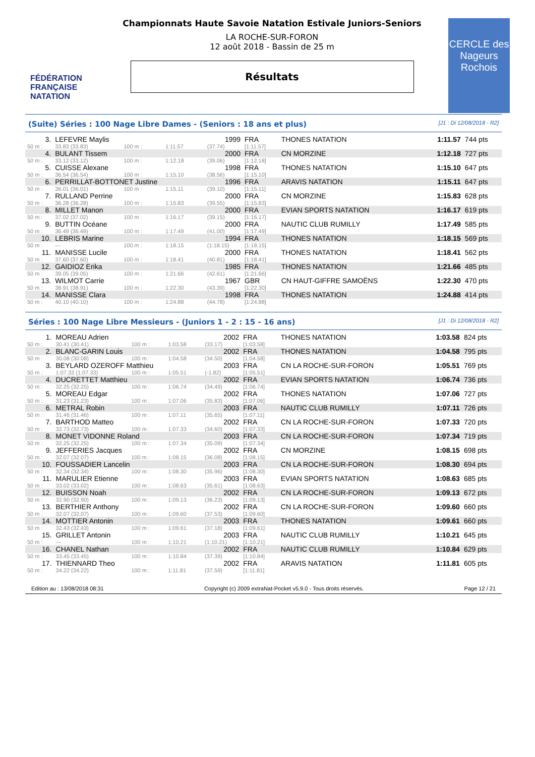FÉDÉRATION FRANÇAISE
NATATION
Championnats Haute Savoie Natation Estivale Juniors-Seniors
LA ROCHE-SUR-FORON
12 août 2018 - Bassin de 25 m
Résultats
CERCLE des Nageurs Rochois
(Suite) Séries : 100 Nage Libre Dames - (Seniors : 18 ans et plus) [J1 : Di 12/08/2018 - R2]
| 3. | LEFEVRE Maylis | | | 1999 | FRA | THONES NATATION | 1:11.57 | 744 pts |
| 50 m : | 33.83 (33.83) | 100 m : | 1:11.57 | (37.74) | [1:11.57] | | | |
| 4. | BULANT Tissem | | | 2000 | FRA | CN MORZINE | 1:12.18 | 727 pts |
| 50 m : | 33.12 (33.12) | 100 m : | 1:12.18 | (39.06) | [1:12.18] | | | |
| 5. | CUISSE Alexane | | | 1998 | FRA | THONES NATATION | 1:15.10 | 647 pts |
| 50 m : | 36.54 (36.54) | 100 m : | 1:15.10 | (38.56) | [1:15.10] | | | |
| 6. | PERRILLAT-BOTTONET Justine | | | 1996 | FRA | ARAVIS NATATION | 1:15.11 | 647 pts |
| 50 m : | 36.01 (36.01) | 100 m : | 1:15.11 | (39.10) | [1:15.11] | | | |
| 7. | RULLAND Perrine | | | 2000 | FRA | CN MORZINE | 1:15.83 | 628 pts |
| 50 m : | 36.28 (36.28) | 100 m : | 1:15.83 | (39.55) | [1:15.83] | | | |
| 8. | MILLET Manon | | | 2000 | FRA | EVIAN SPORTS NATATION | 1:16.17 | 619 pts |
| 50 m : | 37.02 (37.02) | 100 m : | 1:16.17 | (39.15) | [1:16.17] | | | |
| 9. | BUTTIN Océane | | | 2000 | FRA | NAUTIC CLUB RUMILLY | 1:17.49 | 585 pts |
| 50 m : | 36.49 (36.49) | 100 m : | 1:17.49 | (41.00) | [1:17.49] | | | |
| 10. | LEBRIS Marine | | | 1994 | FRA | THONES NATATION | 1:18.15 | 569 pts |
| 50 m : | --- | 100 m : | 1:18.15 | (1:18.15) | [1:18.15] | | | |
| 11. | MANISSE Lucile | | | 2000 | FRA | THONES NATATION | 1:18.41 | 562 pts |
| 50 m : | 37.60 (37.60) | 100 m : | 1:18.41 | (40.81) | [1:18.41] | | | |
| 12. | GAIDIOZ Erika | | | 1985 | FRA | THONES NATATION | 1:21.66 | 485 pts |
| 50 m : | 39.05 (39.05) | 100 m : | 1:21.66 | (42.61) | [1:21.66] | | | |
| 13. | WILMOT Carrie | | | 1967 | GBR | CN HAUT-GIFFRE SAMOËNS | 1:22.30 | 470 pts |
| 50 m : | 38.91 (38.91) | 100 m : | 1:22.30 | (43.39) | [1:22.30] | | | |
| 14. | MANISSE Clara | | | 1998 | FRA | THONES NATATION | 1:24.88 | 414 pts |
| 50 m : | 40.10 (40.10) | 100 m : | 1:24.88 | (44.78) | [1:24.88] | | | |
Séries : 100 Nage Libre Messieurs - (Juniors 1 - 2 : 15 - 16 ans) [J1 : Di 12/08/2018 - R2]
| 1. | MOREAU Adrien | | | 2002 | FRA | THONES NATATION | 1:03.58 | 824 pts |
| 50 m : | 30.41 (30.41) | 100 m : | 1:03.58 | (33.17) | [1:03.58] | | | |
| 2. | BLANC-GARIN Louis | | | 2002 | FRA | THONES NATATION | 1:04.58 | 795 pts |
| 50 m : | 30.08 (30.08) | 100 m : | 1:04.58 | (34.50) | [1:04.58] | | | |
| 3. | BEYLARD OZEROFF Matthieu | | | 2003 | FRA | CN LA ROCHE-SUR-FORON | 1:05.51 | 769 pts |
| 50 m : | 1:07.33 (1:07.33) | 100 m : | 1:05.51 | (-1.82) | [1:05.51] | | | |
| 4. | DUCRETTET Matthieu | | | 2002 | FRA | EVIAN SPORTS NATATION | 1:06.74 | 736 pts |
| 50 m : | 32.25 (32.25) | 100 m : | 1:06.74 | (34.49) | [1:06.74] | | | |
| 5. | MOREAU Edgar | | | 2002 | FRA | THONES NATATION | 1:07.06 | 727 pts |
| 50 m : | 31.23 (31.23) | 100 m : | 1:07.06 | (35.83) | [1:07.06] | | | |
| 6. | METRAL Robin | | | 2003 | FRA | NAUTIC CLUB RUMILLY | 1:07.11 | 726 pts |
| 50 m : | 31.46 (31.46) | 100 m : | 1:07.11 | (35.65) | [1:07.11] | | | |
| 7. | BARTHOD Matteo | | | 2002 | FRA | CN LA ROCHE-SUR-FORON | 1:07.33 | 720 pts |
| 50 m : | 32.73 (32.73) | 100 m : | 1:07.33 | (34.60) | [1:07.33] | | | |
| 8. | MONET VIDONNE Roland | | | 2003 | FRA | CN LA ROCHE-SUR-FORON | 1:07.34 | 719 pts |
| 50 m : | 32.25 (32.25) | 100 m : | 1:07.34 | (35.09) | [1:07.34] | | | |
| 9. | JEFFERIES Jacques | | | 2002 | FRA | CN MORZINE | 1:08.15 | 698 pts |
| 50 m : | 32.07 (32.07) | 100 m : | 1:08.15 | (36.08) | [1:08.15] | | | |
| 10. | FOUSSADIER Lancelin | | | 2003 | FRA | CN LA ROCHE-SUR-FORON | 1:08.30 | 694 pts |
| 50 m : | 32.34 (32.34) | 100 m : | 1:08.30 | (35.96) | [1:08.30] | | | |
| 11. | MARULIER Etienne | | | 2003 | FRA | EVIAN SPORTS NATATION | 1:08.63 | 685 pts |
| 50 m : | 33.02 (33.02) | 100 m : | 1:08.63 | (35.61) | [1:08.63] | | | |
| 12. | BUISSON Noah | | | 2002 | FRA | CN LA ROCHE-SUR-FORON | 1:09.13 | 672 pts |
| 50 m : | 32.90 (32.90) | 100 m : | 1:09.13 | (36.23) | [1:09.13] | | | |
| 13. | BERTHIER Anthony | | | 2002 | FRA | CN LA ROCHE-SUR-FORON | 1:09.60 | 660 pts |
| 50 m : | 32.07 (32.07) | 100 m : | 1:09.60 | (37.53) | [1:09.60] | | | |
| 14. | MOTTIER Antonin | | | 2003 | FRA | THONES NATATION | 1:09.61 | 660 pts |
| 50 m : | 32.43 (32.43) | 100 m : | 1:09.61 | (37.18) | [1:09.61] | | | |
| 15. | GRILLET Antonin | | | 2003 | FRA | NAUTIC CLUB RUMILLY | 1:10.21 | 645 pts |
| 50 m : | --- | 100 m : | 1:10.21 | (1:10.21) | [1:10.21] | | | |
| 16. | CHANEL Nathan | | | 2002 | FRA | NAUTIC CLUB RUMILLY | 1:10.84 | 629 pts |
| 50 m : | 33.45 (33.45) | 100 m : | 1:10.84 | (37.39) | [1:10.84] | | | |
| 17. | THIENNARD Theo | | | 2002 | FRA | ARAVIS NATATION | 1:11.81 | 605 pts |
| 50 m : | 34.22 (34.22) | 100 m : | 1:11.81 | (37.59) | [1:11.81] | | | |
Edition au : 13/08/2018 08:31 Copyright (c) 2009 extraNat-Pocket v5.9.0 - Tous droits réservés. Page 12 / 21